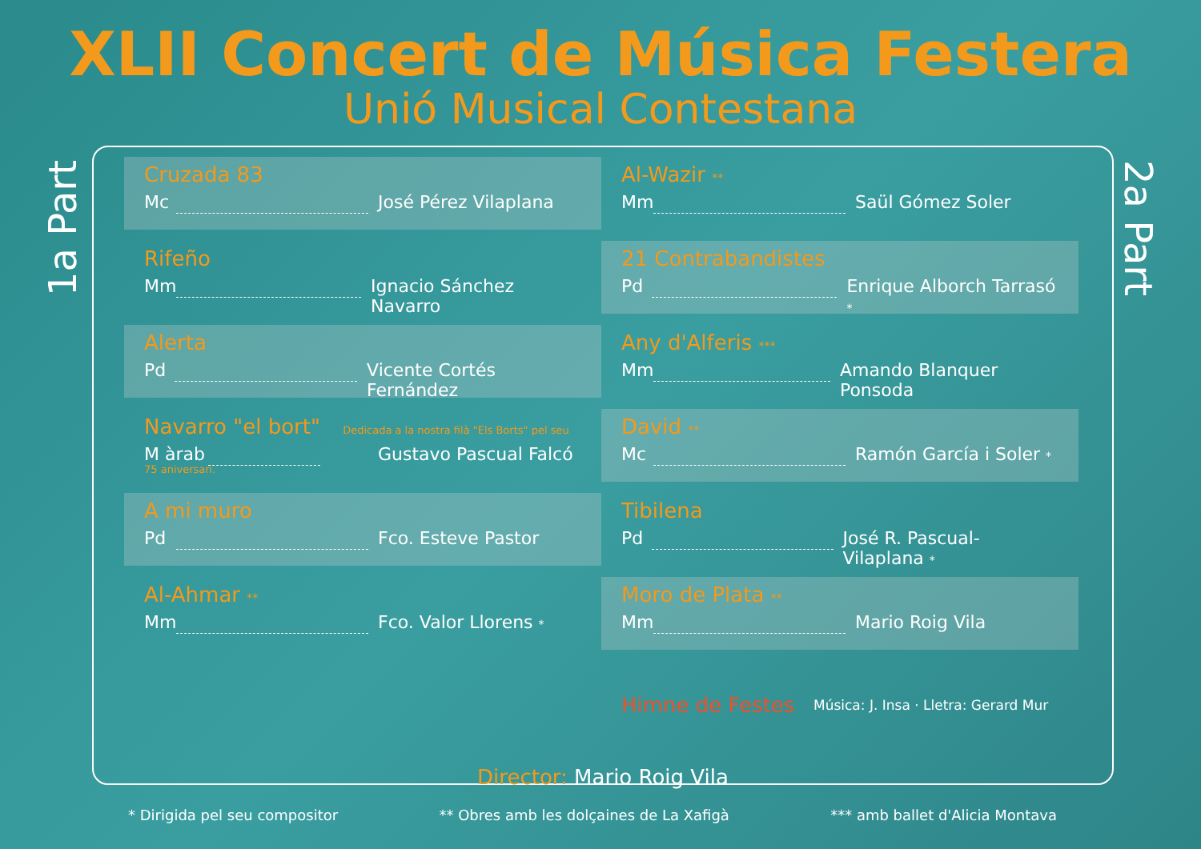XLII Concert de Música Festera
Unió Musical Contestana
1a Part
2a Part
Cruzada 83
Mc José Pérez Vilaplana
Rifeño
Mm Ignacio Sánchez Navarro
Alerta
Pd Vicente Cortés Fernández
Navarro "el bort" Dedicada a la nostra filà "Els Borts" pel seu 75 aniversari.
M àrab Gustavo Pascual Falcó
A mi muro
Pd Fco. Esteve Pastor
Al-Ahmar **
Mm Fco. Valor Llorens *
Al-Wazir **
Mm Saül Gómez Soler
21 Contrabandistes
Pd Enrique Alborch Tarrasó *
Any d'Alferis ***
Mm Amando Blanquer Ponsoda
David **
Mc Ramón García i Soler *
Tibilena
Pd José R. Pascual-Vilaplana *
Moro de Plata **
Mm Mario Roig Vila
Himne de Festes Música: J. Insa · Lletra: Gerard Mur
Director: Mario Roig Vila
* Dirigida pel seu compositor ** Obres amb les dolçaines de La Xafigà *** amb ballet d'Alicia Montava